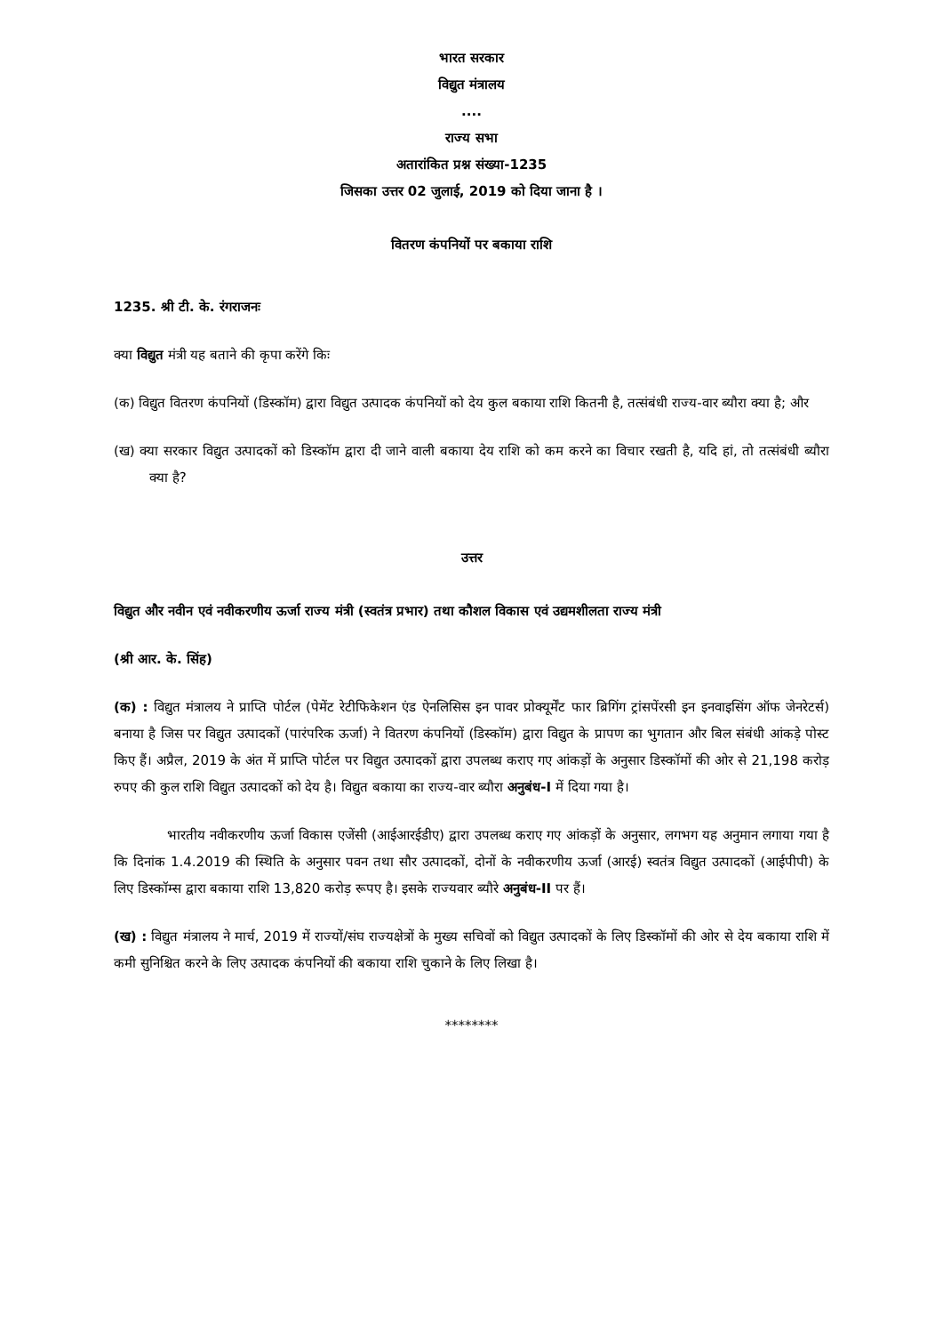भारत सरकार
विद्युत मंत्रालय
....
राज्य सभा
अतारांकित प्रश्न संख्या-1235
जिसका उत्तर 02 जुलाई, 2019 को दिया जाना है ।
वितरण कंपनियों पर बकाया राशि
1235. श्री टी. के. रंगराजनः
क्या विद्युत मंत्री यह बताने की कृपा करेंगे किः
(क) विद्युत वितरण कंपनियों (डिस्कॉम) द्वारा विद्युत उत्पादक कंपनियों को देय कुल बकाया राशि कितनी है, तत्संबंधी राज्य-वार ब्यौरा क्या है; और
(ख) क्या सरकार विद्युत उत्पादकों को डिस्कॉम द्वारा दी जाने वाली बकाया देय राशि को कम करने का विचार रखती है, यदि हां, तो तत्संबंधी ब्यौरा क्या है?
उत्तर
विद्युत और नवीन एवं नवीकरणीय ऊर्जा राज्य मंत्री (स्वतंत्र प्रभार) तथा कौशल विकास एवं उद्यमशीलता राज्य मंत्री
(श्री आर. के. सिंह)
(क) : विद्युत मंत्रालय ने प्राप्ति पोर्टल (पेमेंट रेटीफिकेशन एंड ऐनलिसिस इन पावर प्रोक्यूर्मेंट फार ब्रिगिंग ट्रांसपेंरसी इन इनवाइसिंग ऑफ जेनरेटर्स) बनाया है जिस पर विद्युत उत्पादकों (पारंपरिक ऊर्जा) ने वितरण कंपनियों (डिस्कॉम) द्वारा विद्युत के प्रापण का भुगतान और बिल संबंधी आंकड़े पोस्ट किए हैं। अप्रैल, 2019 के अंत में प्राप्ति पोर्टल पर विद्युत उत्पादकों द्वारा उपलब्ध कराए गए आंकड़ों के अनुसार डिस्कॉमों की ओर से 21,198 करोड़ रुपए की कुल राशि विद्युत उत्पादकों को देय है। विद्युत बकाया का राज्य-वार ब्यौरा अनुबंध-I में दिया गया है।
भारतीय नवीकरणीय ऊर्जा विकास एजेंसी (आईआरईडीए) द्वारा उपलब्ध कराए गए आंकड़ों के अनुसार, लगभग यह अनुमान लगाया गया है कि दिनांक 1.4.2019 की स्थिति के अनुसार पवन तथा सौर उत्पादकों, दोनों के नवीकरणीय ऊर्जा (आरई) स्वतंत्र विद्युत उत्पादकों (आईपीपी) के लिए डिस्कॉम्स द्वारा बकाया राशि 13,820 करोड़ रूपए है। इसके राज्यवार ब्यौरे अनुबंध-II पर हैं।
(ख) : विद्युत मंत्रालय ने मार्च, 2019 में राज्यों/संघ राज्यक्षेत्रों के मुख्य सचिवों को विद्युत उत्पादकों के लिए डिस्कॉमों की ओर से देय बकाया राशि में कमी सुनिश्चित करने के लिए उत्पादक कंपनियों की बकाया राशि चुकाने के लिए लिखा है।
********